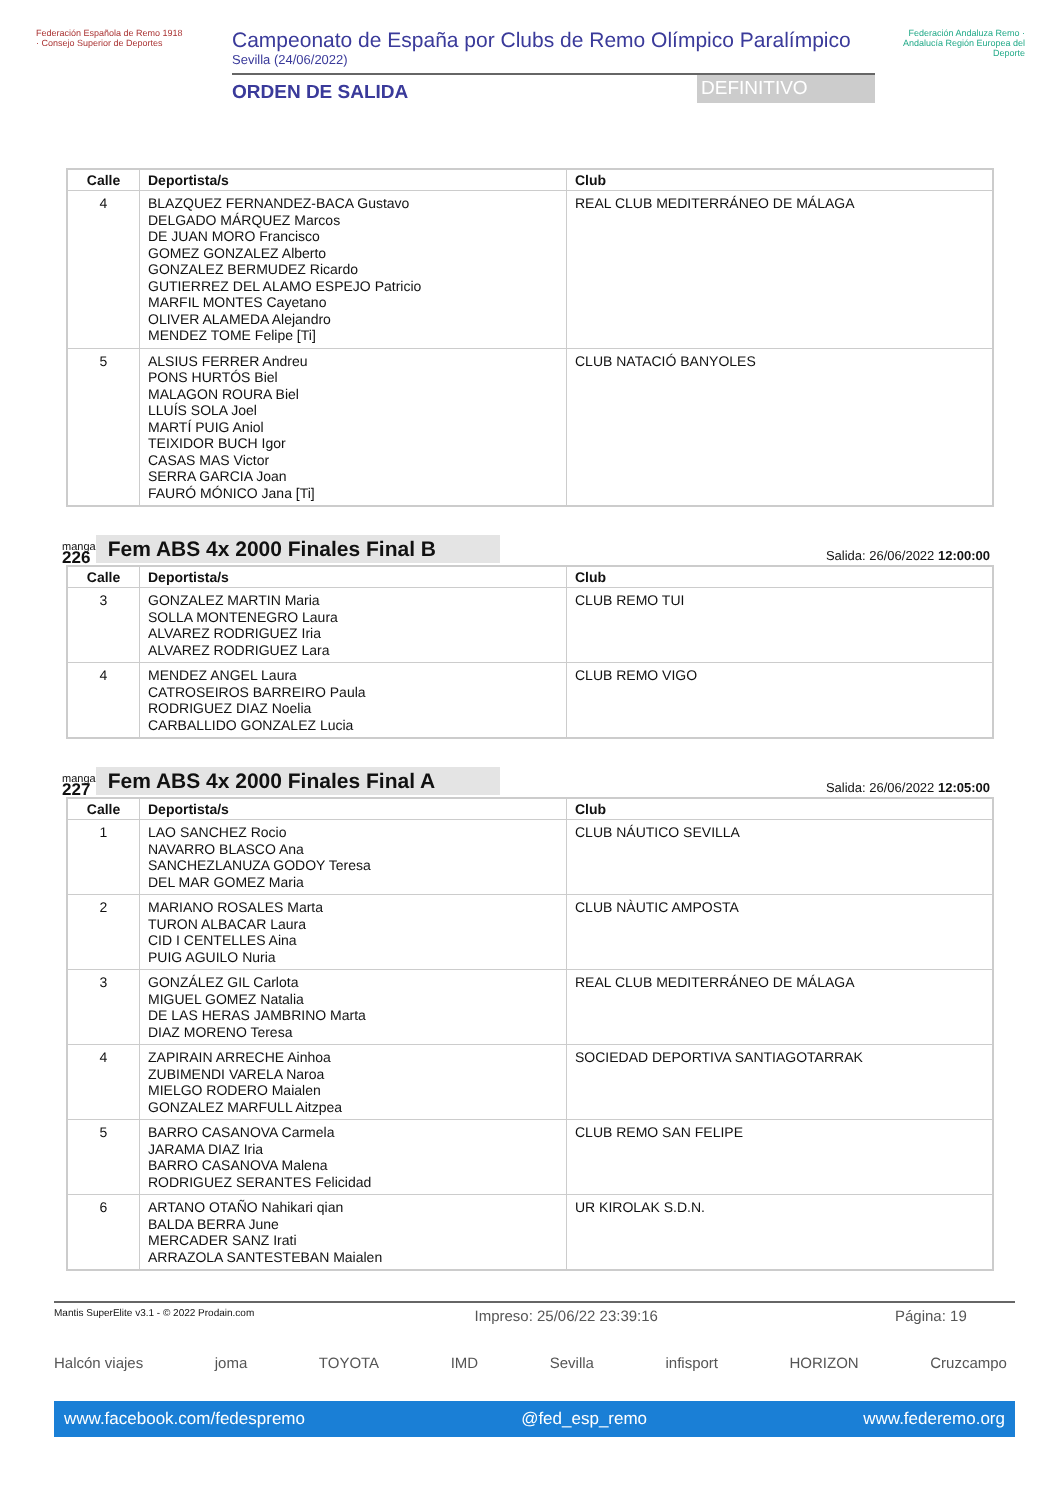Federación Española de Remo 1918 · Consejo Superior de Deportes
Campeonato de España por Clubs de Remo Olímpico Paralímpico
Sevilla (24/06/2022)
ORDEN DE SALIDA DEFINITIVO
Federación Andaluza Remo · Andalucía Región Europea del Deporte
| Calle | Deportista/s | Club |
| --- | --- | --- |
| 4 | BLAZQUEZ FERNANDEZ-BACA Gustavo DELGADO MÁRQUEZ Marcos DE JUAN MORO Francisco GOMEZ GONZALEZ Alberto GONZALEZ BERMUDEZ Ricardo GUTIERREZ DEL ALAMO ESPEJO Patricio MARFIL MONTES Cayetano OLIVER ALAMEDA Alejandro MENDEZ TOME Felipe [Ti] | REAL CLUB MEDITERRÁNEO DE MÁLAGA |
| 5 | ALSIUS FERRER Andreu PONS HURTÓS Biel MALAGON ROURA Biel LLUÍS SOLA Joel MARTÍ PUIG Aniol TEIXIDOR BUCH Igor CASAS MAS Victor SERRA GARCIA Joan FAURÓ MÓNICO Jana [Ti] | CLUB NATACIÓ BANYOLES |
manga
226
Fem ABS 4x 2000 Finales Final B
Salida: 26/06/2022 12:00:00
| Calle | Deportista/s | Club |
| --- | --- | --- |
| 3 | GONZALEZ MARTIN Maria SOLLA MONTENEGRO Laura ALVAREZ RODRIGUEZ Iria ALVAREZ RODRIGUEZ Lara | CLUB REMO TUI |
| 4 | MENDEZ ANGEL Laura CATROSEIROS BARREIRO Paula RODRIGUEZ DIAZ Noelia CARBALLIDO GONZALEZ Lucia | CLUB REMO VIGO |
manga
227
Fem ABS 4x 2000 Finales Final A
Salida: 26/06/2022 12:05:00
| Calle | Deportista/s | Club |
| --- | --- | --- |
| 1 | LAO SANCHEZ Rocio NAVARRO BLASCO Ana SANCHEZLANUZA GODOY Teresa DEL MAR GOMEZ Maria | CLUB NÁUTICO SEVILLA |
| 2 | MARIANO ROSALES Marta TURON ALBACAR Laura CID I CENTELLES Aina PUIG AGUILO Nuria | CLUB NÀUTIC AMPOSTA |
| 3 | GONZÁLEZ GIL Carlota MIGUEL GOMEZ Natalia DE LAS HERAS JAMBRINO Marta DIAZ MORENO Teresa | REAL CLUB MEDITERRÁNEO DE MÁLAGA |
| 4 | ZAPIRAIN ARRECHE Ainhoa ZUBIMENDI VARELA Naroa MIELGO RODERO Maialen GONZALEZ MARFULL Aitzpea | SOCIEDAD DEPORTIVA SANTIAGOTARRAK |
| 5 | BARRO CASANOVA Carmela JARAMA DIAZ Iria BARRO CASANOVA Malena RODRIGUEZ SERANTES Felicidad | CLUB REMO SAN FELIPE |
| 6 | ARTANO OTAÑO Nahikari qian BALDA BERRA June MERCADER SANZ Irati ARRAZOLA SANTESTEBAN Maialen | UR KIROLAK S.D.N. |
Mantis SuperElite v3.1 - © 2022 Prodain.com Impreso: 25/06/22 23:39:16 Página: 19
Halcón viajes joma TOYOTA IMD Sevilla infisport HORIZON Cruzcampo
www.facebook.com/fedespremo @fed_esp_remo www.federemo.org